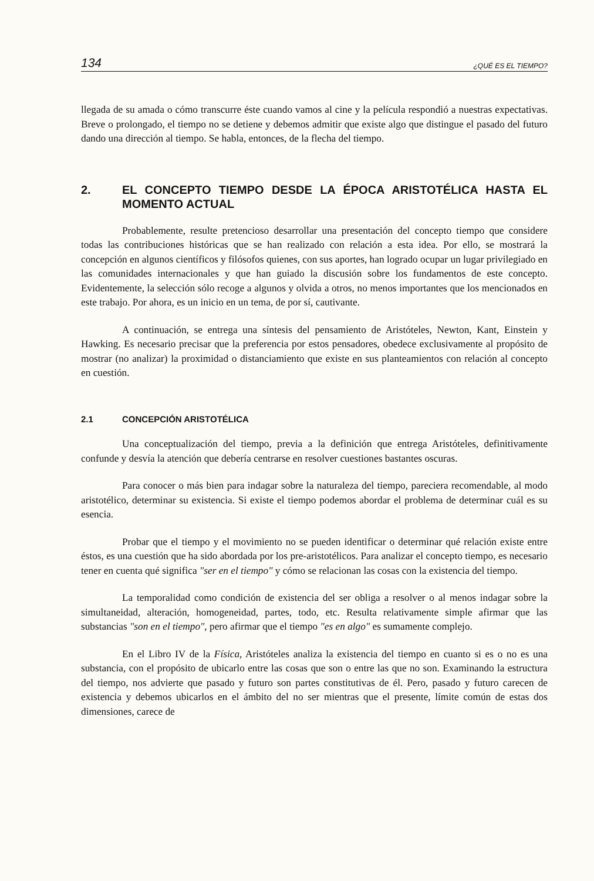134 ¿QUÉ ES EL TIEMPO?
llegada de su amada o cómo transcurre éste cuando vamos al cine y la película respondió a nuestras expectativas. Breve o prolongado, el tiempo no se detiene y debemos admitir que existe algo que distingue el pasado del futuro dando una dirección al tiempo. Se habla, entonces, de la flecha del tiempo.
2. EL CONCEPTO TIEMPO DESDE LA ÉPOCA ARISTOTÉLICA HASTA EL MOMENTO ACTUAL
Probablemente, resulte pretencioso desarrollar una presentación del concepto tiempo que considere todas las contribuciones históricas que se han realizado con relación a esta idea. Por ello, se mostrará la concepción en algunos científicos y filósofos quienes, con sus aportes, han logrado ocupar un lugar privilegiado en las comunidades internacionales y que han guiado la discusión sobre los fundamentos de este concepto. Evidentemente, la selección sólo recoge a algunos y olvida a otros, no menos importantes que los mencionados en este trabajo. Por ahora, es un inicio en un tema, de por sí, cautivante.
A continuación, se entrega una síntesis del pensamiento de Aristóteles, Newton, Kant, Einstein y Hawking. Es necesario precisar que la preferencia por estos pensadores, obedece exclusivamente al propósito de mostrar (no analizar) la proximidad o distanciamiento que existe en sus planteamientos con relación al concepto en cuestión.
2.1 CONCEPCIÓN ARISTOTÉLICA
Una conceptualización del tiempo, previa a la definición que entrega Aristóteles, definitivamente confunde y desvía la atención que debería centrarse en resolver cuestiones bastantes oscuras.
Para conocer o más bien para indagar sobre la naturaleza del tiempo, pareciera recomendable, al modo aristotélico, determinar su existencia. Si existe el tiempo podemos abordar el problema de determinar cuál es su esencia.
Probar que el tiempo y el movimiento no se pueden identificar o determinar qué relación existe entre éstos, es una cuestión que ha sido abordada por los pre-aristotélicos. Para analizar el concepto tiempo, es necesario tener en cuenta qué significa "ser en el tiempo" y cómo se relacionan las cosas con la existencia del tiempo.
La temporalidad como condición de existencia del ser obliga a resolver o al menos indagar sobre la simultaneidad, alteración, homogeneidad, partes, todo, etc. Resulta relativamente simple afirmar que las substancias "son en el tiempo", pero afirmar que el tiempo "es en algo" es sumamente complejo.
En el Libro IV de la Física, Aristóteles analiza la existencia del tiempo en cuanto si es o no es una substancia, con el propósito de ubicarlo entre las cosas que son o entre las que no son. Examinando la estructura del tiempo, nos advierte que pasado y futuro son partes constitutivas de él. Pero, pasado y futuro carecen de existencia y debemos ubicarlos en el ámbito del no ser mientras que el presente, límite común de estas dos dimensiones, carece de